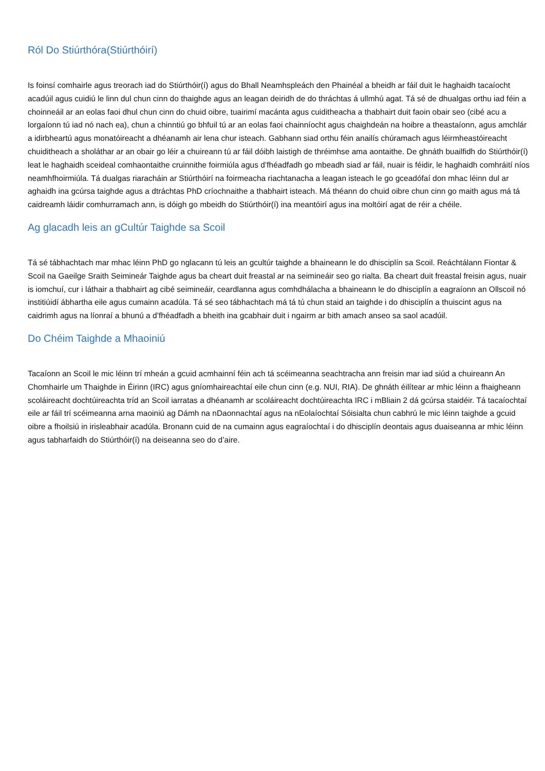Ról Do Stiúrthóra(Stiúrthóirí)
Is foinsí comhairle agus treorach iad do Stiúrthóir(í) agus do Bhall Neamhspleách den Phainéal a bheidh ar fáil duit le haghaidh tacaíocht acadúil agus cuidiú le linn dul chun cinn do thaighde agus an leagan deiridh de do thráchtas á ullmhú agat. Tá sé de dhualgas orthu iad féin a choinneáil ar an eolas faoi dhul chun cinn do chuid oibre, tuairimí macánta agus cuiditheacha a thabhairt duit faoin obair seo (cibé acu a lorgaíonn tú iad nó nach ea), chun a chinntiú go bhfuil tú ar an eolas faoi chainníocht agus chaighdeán na hoibre a theastaíonn, agus amchlár a idirbheartú agus monatóireacht a dhéanamh air lena chur isteach. Gabhann siad orthu féin anailís chúramach agus léirmheastóireacht chuiditheach a sholáthar ar an obair go léir a chuireann tú ar fáil dóibh laistigh de thréimhse ama aontaithe. De ghnáth buailfidh do Stiúrthóir(í) leat le haghaidh sceideal comhaontaithe cruinnithe foirmiúla agus d’fhéadfadh go mbeadh siad ar fáil, nuair is féidir, le haghaidh comhráití níos neamhfhoirmiúla. Tá dualgas riaracháin ar Stiúrthóirí na foirmeacha riachtanacha a leagan isteach le go gceadófaí don mhac léinn dul ar aghaidh ina gcúrsa taighde agus a dtráchtas PhD críochnaithe a thabhairt isteach. Má théann do chuid oibre chun cinn go maith agus má tá caidreamh láidir comhurramach ann, is dóigh go mbeidh do Stiúrthóir(í) ina meantóirí agus ina moltóirí agat de réir a chéile.
Ag glacadh leis an gCultúr Taighde sa Scoil
Tá sé tábhachtach mar mhac léinn PhD go nglacann tú leis an gcultúr taighde a bhaineann le do dhisciplín sa Scoil. Reáchtálann Fiontar & Scoil na Gaeilge Sraith Seimineár Taighde agus ba cheart duit freastal ar na seimineáir seo go rialta. Ba cheart duit freastal freisin agus, nuair is iomchuí, cur i láthair a thabhairt ag cibé seimineáir, ceardlanna agus comhdhálacha a bhaineann le do dhisciplín a eagraíonn an Ollscoil nó institiúidí ábhartha eile agus cumainn acadúla. Tá sé seo tábhachtach má tá tú chun staid an taighde i do dhisciplín a thuiscint agus na caidrimh agus na líonraí a bhunú a d’fhéadfadh a bheith ina gcabhair duit i ngairm ar bith amach anseo sa saol acadúil.
Do Chéim Taighde a Mhaoiniú
Tacaíonn an Scoil le mic léinn trí mheán a gcuid acmhainní féin ach tá scéimeanna seachtracha ann freisin mar iad siúd a chuireann An Chomhairle um Thaighde in Éirinn (IRC) agus gníomhaireachtaí eile chun cinn (e.g. NUI, RIA). De ghnáth éilítear ar mhic léinn a fhaigheann scoláireacht dochtúireachta tríd an Scoil iarratas a dhéanamh ar scoláireacht dochtúireachta IRC i mBliain 2 dá gcúrsa staidéir. Tá tacaíochtaí eile ar fáil trí scéimeanna arna maoiniú ag Dámh na nDaonnachtaí agus na nEolaíochtaí Sóisialta chun cabhrú le mic léinn taighde a gcuid oibre a fhoilsiú in irisleabhair acadúla. Bronann cuid de na cumainn agus eagraíochtaí i do dhisciplín deontais agus duaiseanna ar mhic léinn agus tabharfaidh do Stiúrthóir(í) na deiseanna seo do d’aire.